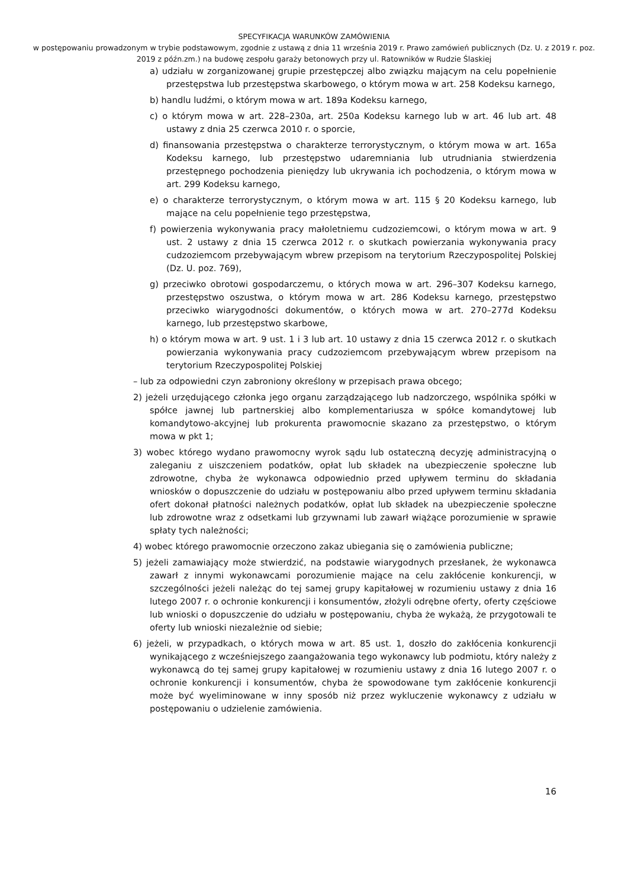SPECYFIKACJA WARUNKÓW ZAMÓWIENIA
w postępowaniu prowadzonym w trybie podstawowym, zgodnie z ustawą z dnia 11 września 2019 r. Prawo zamówień publicznych (Dz. U. z 2019 r. poz. 2019 z późn.zm.) na budowę zespołu garaży betonowych przy ul. Ratowników w Rudzie Ślaskiej
a) udziału w zorganizowanej grupie przestępczej albo związku mającym na celu popełnienie przestępstwa lub przestępstwa skarbowego, o którym mowa w art. 258 Kodeksu karnego,
b) handlu ludźmi, o którym mowa w art. 189a Kodeksu karnego,
c) o którym mowa w art. 228–230a, art. 250a Kodeksu karnego lub w art. 46 lub art. 48 ustawy z dnia 25 czerwca 2010 r. o sporcie,
d) finansowania przestępstwa o charakterze terrorystycznym, o którym mowa w art. 165a Kodeksu karnego, lub przestępstwo udaremniania lub utrudniania stwierdzenia przestępnego pochodzenia pieniędzy lub ukrywania ich pochodzenia, o którym mowa w art. 299 Kodeksu karnego,
e) o charakterze terrorystycznym, o którym mowa w art. 115 § 20 Kodeksu karnego, lub mające na celu popełnienie tego przestępstwa,
f) powierzenia wykonywania pracy małoletniemu cudzoziemcowi, o którym mowa w art. 9 ust. 2 ustawy z dnia 15 czerwca 2012 r. o skutkach powierzania wykonywania pracy cudzoziemcom przebywającym wbrew przepisom na terytorium Rzeczypospolitej Polskiej (Dz. U. poz. 769),
g) przeciwko obrotowi gospodarczemu, o których mowa w art. 296–307 Kodeksu karnego, przestępstwo oszustwa, o którym mowa w art. 286 Kodeksu karnego, przestępstwo przeciwko wiarygodności dokumentów, o których mowa w art. 270–277d Kodeksu karnego, lub przestępstwo skarbowe,
h) o którym mowa w art. 9 ust. 1 i 3 lub art. 10 ustawy z dnia 15 czerwca 2012 r. o skutkach powierzania wykonywania pracy cudzoziemcom przebywającym wbrew przepisom na terytorium Rzeczypospolitej Polskiej
– lub za odpowiedni czyn zabroniony określony w przepisach prawa obcego;
2) jeżeli urzędującego członka jego organu zarządzającego lub nadzorczego, wspólnika spółki w spółce jawnej lub partnerskiej albo komplementariusza w spółce komandytowej lub komandytowo-akcyjnej lub prokurenta prawomocnie skazano za przestępstwo, o którym mowa w pkt 1;
3) wobec którego wydano prawomocny wyrok sądu lub ostateczną decyzję administracyjną o zaleganiu z uiszczeniem podatków, opłat lub składek na ubezpieczenie społeczne lub zdrowotne, chyba że wykonawca odpowiednio przed upływem terminu do składania wniosków o dopuszczenie do udziału w postępowaniu albo przed upływem terminu składania ofert dokonał płatności należnych podatków, opłat lub składek na ubezpieczenie społeczne lub zdrowotne wraz z odsetkami lub grzywnami lub zawarł wiążące porozumienie w sprawie spłaty tych należności;
4) wobec którego prawomocnie orzeczono zakaz ubiegania się o zamówienia publiczne;
5) jeżeli zamawiający może stwierdzić, na podstawie wiarygodnych przesłanek, że wykonawca zawarł z innymi wykonawcami porozumienie mające na celu zakłócenie konkurencji, w szczególności jeżeli należąc do tej samej grupy kapitałowej w rozumieniu ustawy z dnia 16 lutego 2007 r. o ochronie konkurencji i konsumentów, złożyli odrębne oferty, oferty częściowe lub wnioski o dopuszczenie do udziału w postępowaniu, chyba że wykażą, że przygotowali te oferty lub wnioski niezależnie od siebie;
6) jeżeli, w przypadkach, o których mowa w art. 85 ust. 1, doszło do zakłócenia konkurencji wynikającego z wcześniejszego zaangażowania tego wykonawcy lub podmiotu, który należy z wykonawcą do tej samej grupy kapitałowej w rozumieniu ustawy z dnia 16 lutego 2007 r. o ochronie konkurencji i konsumentów, chyba że spowodowane tym zakłócenie konkurencji może być wyeliminowane w inny sposób niż przez wykluczenie wykonawcy z udziału w postępowaniu o udzielenie zamówienia.
16